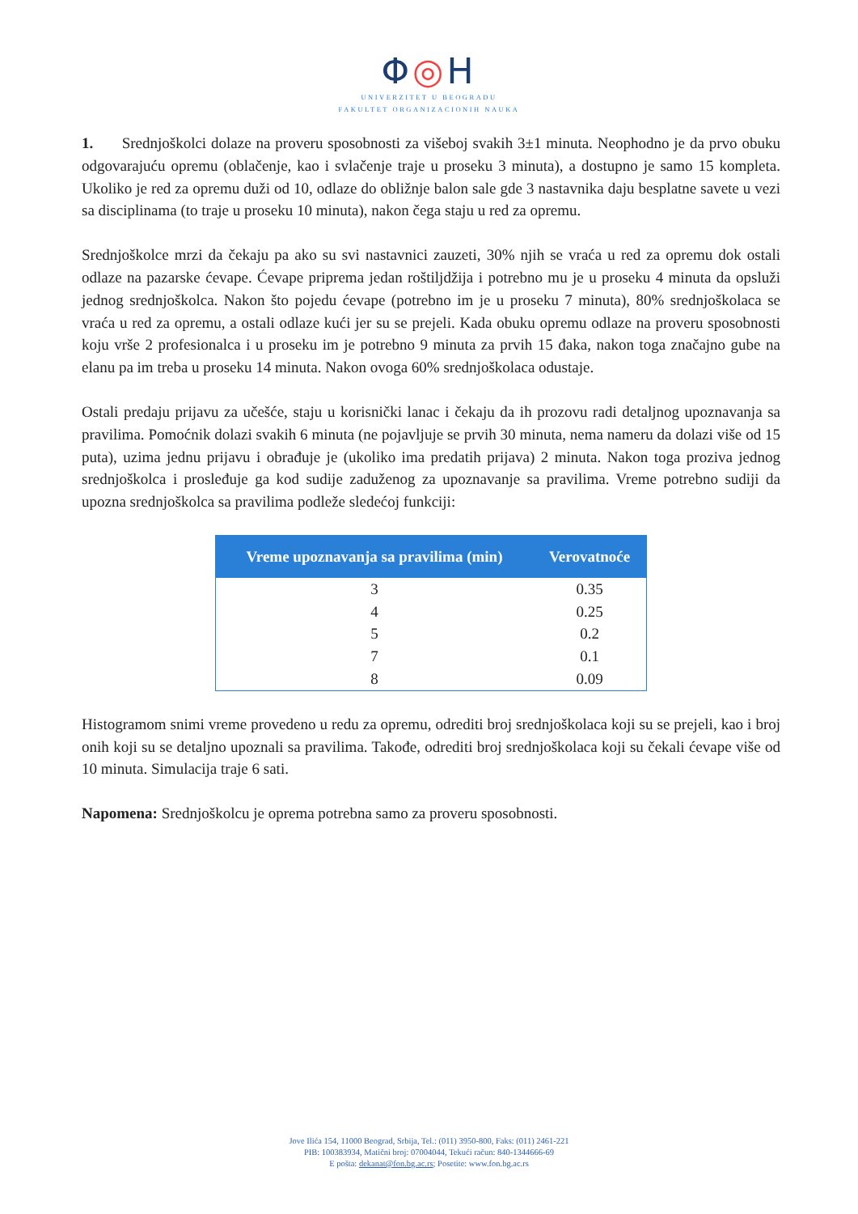Φ◎H
UNIVERZITET U BEOGRADU
FAKULTET ORGANIZACIONIH NAUKA
1. Srednjoškolci dolaze na proveru sposobnosti za višeboj svakih 3±1 minuta. Neophodno je da prvo obuku odgovarajuću opremu (oblačenje, kao i svlačenje traje u proseku 3 minuta), a dostupno je samo 15 kompleta. Ukoliko je red za opremu duži od 10, odlaze do obližnje balon sale gde 3 nastavnika daju besplatne savete u vezi sa disciplinama (to traje u proseku 10 minuta), nakon čega staju u red za opremu.
Srednjoškolce mrzi da čekaju pa ako su svi nastavnici zauzeti, 30% njih se vraća u red za opremu dok ostali odlaze na pazarske ćevape. Ćevape priprema jedan roštiljdžija i potrebno mu je u proseku 4 minuta da opsluži jednog srednjoškolca. Nakon što pojedu ćevape (potrebno im je u proseku 7 minuta), 80% srednjoškolaca se vraća u red za opremu, a ostali odlaze kući jer su se prejeli. Kada obuku opremu odlaze na proveru sposobnosti koju vrše 2 profesionalca i u proseku im je potrebno 9 minuta za prvih 15 đaka, nakon toga značajno gube na elanu pa im treba u proseku 14 minuta. Nakon ovoga 60% srednjoškolaca odustaje.
Ostali predaju prijavu za učešće, staju u korisnički lanac i čekaju da ih prozovu radi detaljnog upoznavanja sa pravilima. Pomoćnik dolazi svakih 6 minuta (ne pojavljuje se prvih 30 minuta, nema nameru da dolazi više od 15 puta), uzima jednu prijavu i obrađuje je (ukoliko ima predatih prijava) 2 minuta. Nakon toga proziva jednog srednjoškolca i prosleđuje ga kod sudije zaduženog za upoznavanje sa pravilima. Vreme potrebno sudiji da upozna srednjoškolca sa pravilima podleže sledećoj funkciji:
| Vreme upoznavanja sa pravilima (min) | Verovatnoće |
| --- | --- |
| 3 | 0.35 |
| 4 | 0.25 |
| 5 | 0.2 |
| 7 | 0.1 |
| 8 | 0.09 |
Histogramom snimi vreme provedeno u redu za opremu, odrediti broj srednjoškolaca koji su se prejeli, kao i broj onih koji su se detaljno upoznali sa pravilima. Takođe, odrediti broj srednjoškolaca koji su čekali ćevape više od 10 minuta. Simulacija traje 6 sati.
Napomena: Srednjoškolcu je oprema potrebna samo za proveru sposobnosti.
Jove Ilića 154, 11000 Beograd, Srbija, Tel.: (011) 3950-800, Faks: (011) 2461-221
PIB: 100383934, Matični broj: 07004044, Tekući račun: 840-1344666-69
E pošta: dekanat@fon.bg.ac.rs; Posetite: www.fon.bg.ac.rs